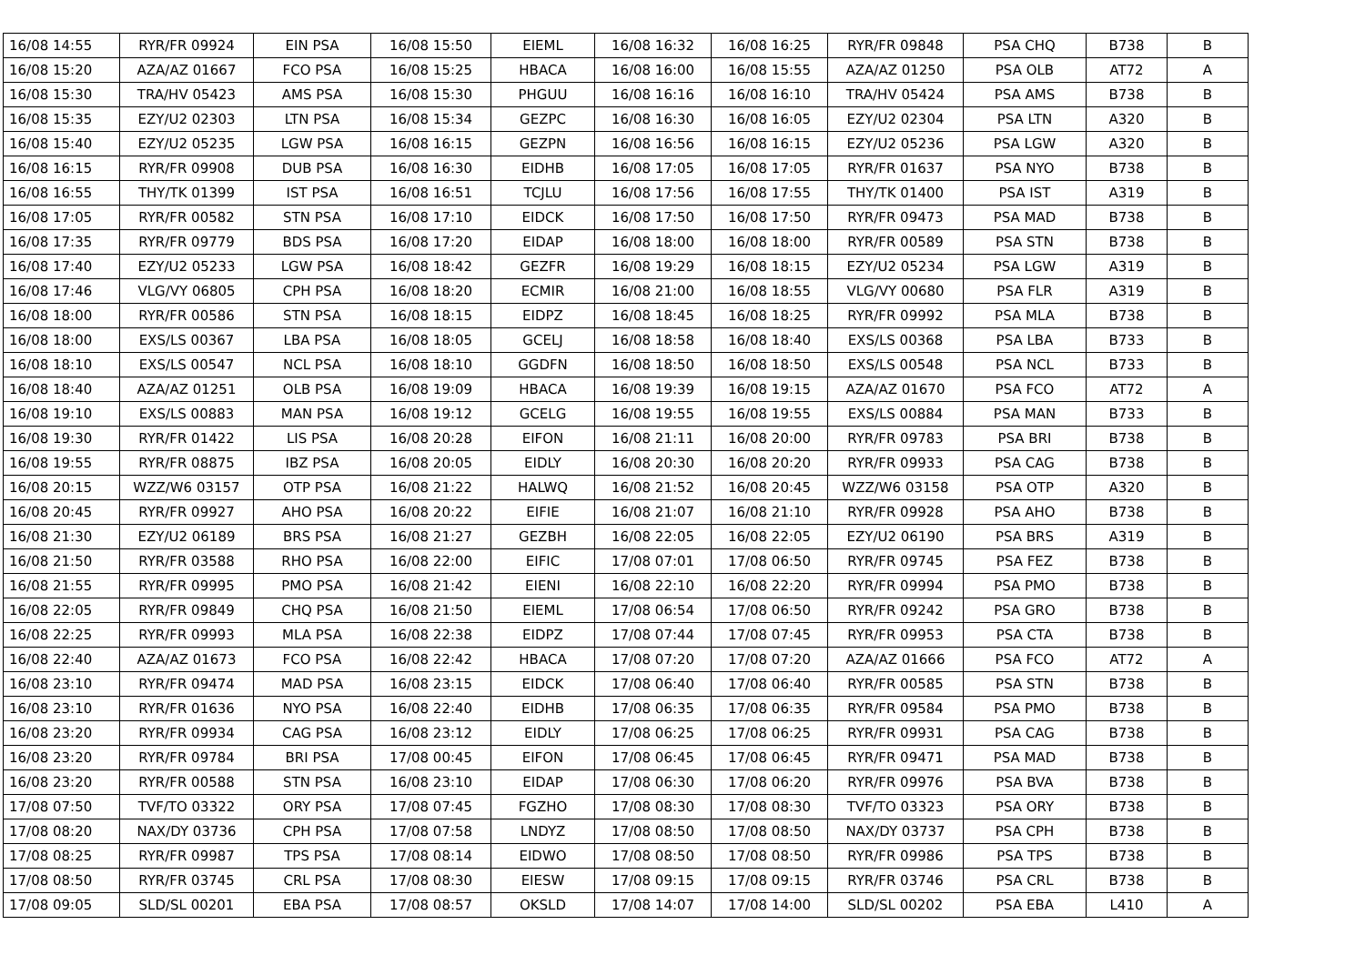| 16/08 14:55 | RYR/FR 09924 | EIN PSA | 16/08 15:50 | EIEML | 16/08 16:32 | 16/08 16:25 | RYR/FR 09848 | PSA CHQ | B738 | B |
| 16/08 15:20 | AZA/AZ 01667 | FCO PSA | 16/08 15:25 | HBACA | 16/08 16:00 | 16/08 15:55 | AZA/AZ 01250 | PSA OLB | AT72 | A |
| 16/08 15:30 | TRA/HV 05423 | AMS PSA | 16/08 15:30 | PHGUU | 16/08 16:16 | 16/08 16:10 | TRA/HV 05424 | PSA AMS | B738 | B |
| 16/08 15:35 | EZY/U2 02303 | LTN PSA | 16/08 15:34 | GEZPC | 16/08 16:30 | 16/08 16:05 | EZY/U2 02304 | PSA LTN | A320 | B |
| 16/08 15:40 | EZY/U2 05235 | LGW PSA | 16/08 16:15 | GEZPN | 16/08 16:56 | 16/08 16:15 | EZY/U2 05236 | PSA LGW | A320 | B |
| 16/08 16:15 | RYR/FR 09908 | DUB PSA | 16/08 16:30 | EIDHB | 16/08 17:05 | 16/08 17:05 | RYR/FR 01637 | PSA NYO | B738 | B |
| 16/08 16:55 | THY/TK 01399 | IST PSA | 16/08 16:51 | TCJLU | 16/08 17:56 | 16/08 17:55 | THY/TK 01400 | PSA IST | A319 | B |
| 16/08 17:05 | RYR/FR 00582 | STN PSA | 16/08 17:10 | EIDCK | 16/08 17:50 | 16/08 17:50 | RYR/FR 09473 | PSA MAD | B738 | B |
| 16/08 17:35 | RYR/FR 09779 | BDS PSA | 16/08 17:20 | EIDAP | 16/08 18:00 | 16/08 18:00 | RYR/FR 00589 | PSA STN | B738 | B |
| 16/08 17:40 | EZY/U2 05233 | LGW PSA | 16/08 18:42 | GEZFR | 16/08 19:29 | 16/08 18:15 | EZY/U2 05234 | PSA LGW | A319 | B |
| 16/08 17:46 | VLG/VY 06805 | CPH PSA | 16/08 18:20 | ECMIR | 16/08 21:00 | 16/08 18:55 | VLG/VY 00680 | PSA FLR | A319 | B |
| 16/08 18:00 | RYR/FR 00586 | STN PSA | 16/08 18:15 | EIDPZ | 16/08 18:45 | 16/08 18:25 | RYR/FR 09992 | PSA MLA | B738 | B |
| 16/08 18:00 | EXS/LS 00367 | LBA PSA | 16/08 18:05 | GCELJ | 16/08 18:58 | 16/08 18:40 | EXS/LS 00368 | PSA LBA | B733 | B |
| 16/08 18:10 | EXS/LS 00547 | NCL PSA | 16/08 18:10 | GGDFN | 16/08 18:50 | 16/08 18:50 | EXS/LS 00548 | PSA NCL | B733 | B |
| 16/08 18:40 | AZA/AZ 01251 | OLB PSA | 16/08 19:09 | HBACA | 16/08 19:39 | 16/08 19:15 | AZA/AZ 01670 | PSA FCO | AT72 | A |
| 16/08 19:10 | EXS/LS 00883 | MAN PSA | 16/08 19:12 | GCELG | 16/08 19:55 | 16/08 19:55 | EXS/LS 00884 | PSA MAN | B733 | B |
| 16/08 19:30 | RYR/FR 01422 | LIS PSA | 16/08 20:28 | EIFON | 16/08 21:11 | 16/08 20:00 | RYR/FR 09783 | PSA BRI | B738 | B |
| 16/08 19:55 | RYR/FR 08875 | IBZ PSA | 16/08 20:05 | EIDLY | 16/08 20:30 | 16/08 20:20 | RYR/FR 09933 | PSA CAG | B738 | B |
| 16/08 20:15 | WZZ/W6 03157 | OTP PSA | 16/08 21:22 | HALWQ | 16/08 21:52 | 16/08 20:45 | WZZ/W6 03158 | PSA OTP | A320 | B |
| 16/08 20:45 | RYR/FR 09927 | AHO PSA | 16/08 20:22 | EIFIE | 16/08 21:07 | 16/08 21:10 | RYR/FR 09928 | PSA AHO | B738 | B |
| 16/08 21:30 | EZY/U2 06189 | BRS PSA | 16/08 21:27 | GEZBH | 16/08 22:05 | 16/08 22:05 | EZY/U2 06190 | PSA BRS | A319 | B |
| 16/08 21:50 | RYR/FR 03588 | RHO PSA | 16/08 22:00 | EIFIC | 17/08 07:01 | 17/08 06:50 | RYR/FR 09745 | PSA FEZ | B738 | B |
| 16/08 21:55 | RYR/FR 09995 | PMO PSA | 16/08 21:42 | EIENI | 16/08 22:10 | 16/08 22:20 | RYR/FR 09994 | PSA PMO | B738 | B |
| 16/08 22:05 | RYR/FR 09849 | CHQ PSA | 16/08 21:50 | EIEML | 17/08 06:54 | 17/08 06:50 | RYR/FR 09242 | PSA GRO | B738 | B |
| 16/08 22:25 | RYR/FR 09993 | MLA PSA | 16/08 22:38 | EIDPZ | 17/08 07:44 | 17/08 07:45 | RYR/FR 09953 | PSA CTA | B738 | B |
| 16/08 22:40 | AZA/AZ 01673 | FCO PSA | 16/08 22:42 | HBACA | 17/08 07:20 | 17/08 07:20 | AZA/AZ 01666 | PSA FCO | AT72 | A |
| 16/08 23:10 | RYR/FR 09474 | MAD PSA | 16/08 23:15 | EIDCK | 17/08 06:40 | 17/08 06:40 | RYR/FR 00585 | PSA STN | B738 | B |
| 16/08 23:10 | RYR/FR 01636 | NYO PSA | 16/08 22:40 | EIDHB | 17/08 06:35 | 17/08 06:35 | RYR/FR 09584 | PSA PMO | B738 | B |
| 16/08 23:20 | RYR/FR 09934 | CAG PSA | 16/08 23:12 | EIDLY | 17/08 06:25 | 17/08 06:25 | RYR/FR 09931 | PSA CAG | B738 | B |
| 16/08 23:20 | RYR/FR 09784 | BRI PSA | 17/08 00:45 | EIFON | 17/08 06:45 | 17/08 06:45 | RYR/FR 09471 | PSA MAD | B738 | B |
| 16/08 23:20 | RYR/FR 00588 | STN PSA | 16/08 23:10 | EIDAP | 17/08 06:30 | 17/08 06:20 | RYR/FR 09976 | PSA BVA | B738 | B |
| 17/08 07:50 | TVF/TO 03322 | ORY PSA | 17/08 07:45 | FGZHO | 17/08 08:30 | 17/08 08:30 | TVF/TO 03323 | PSA ORY | B738 | B |
| 17/08 08:20 | NAX/DY 03736 | CPH PSA | 17/08 07:58 | LNDYZ | 17/08 08:50 | 17/08 08:50 | NAX/DY 03737 | PSA CPH | B738 | B |
| 17/08 08:25 | RYR/FR 09987 | TPS PSA | 17/08 08:14 | EIDWO | 17/08 08:50 | 17/08 08:50 | RYR/FR 09986 | PSA TPS | B738 | B |
| 17/08 08:50 | RYR/FR 03745 | CRL PSA | 17/08 08:30 | EIESW | 17/08 09:15 | 17/08 09:15 | RYR/FR 03746 | PSA CRL | B738 | B |
| 17/08 09:05 | SLD/SL 00201 | EBA PSA | 17/08 08:57 | OKSLD | 17/08 14:07 | 17/08 14:00 | SLD/SL 00202 | PSA EBA | L410 | A |